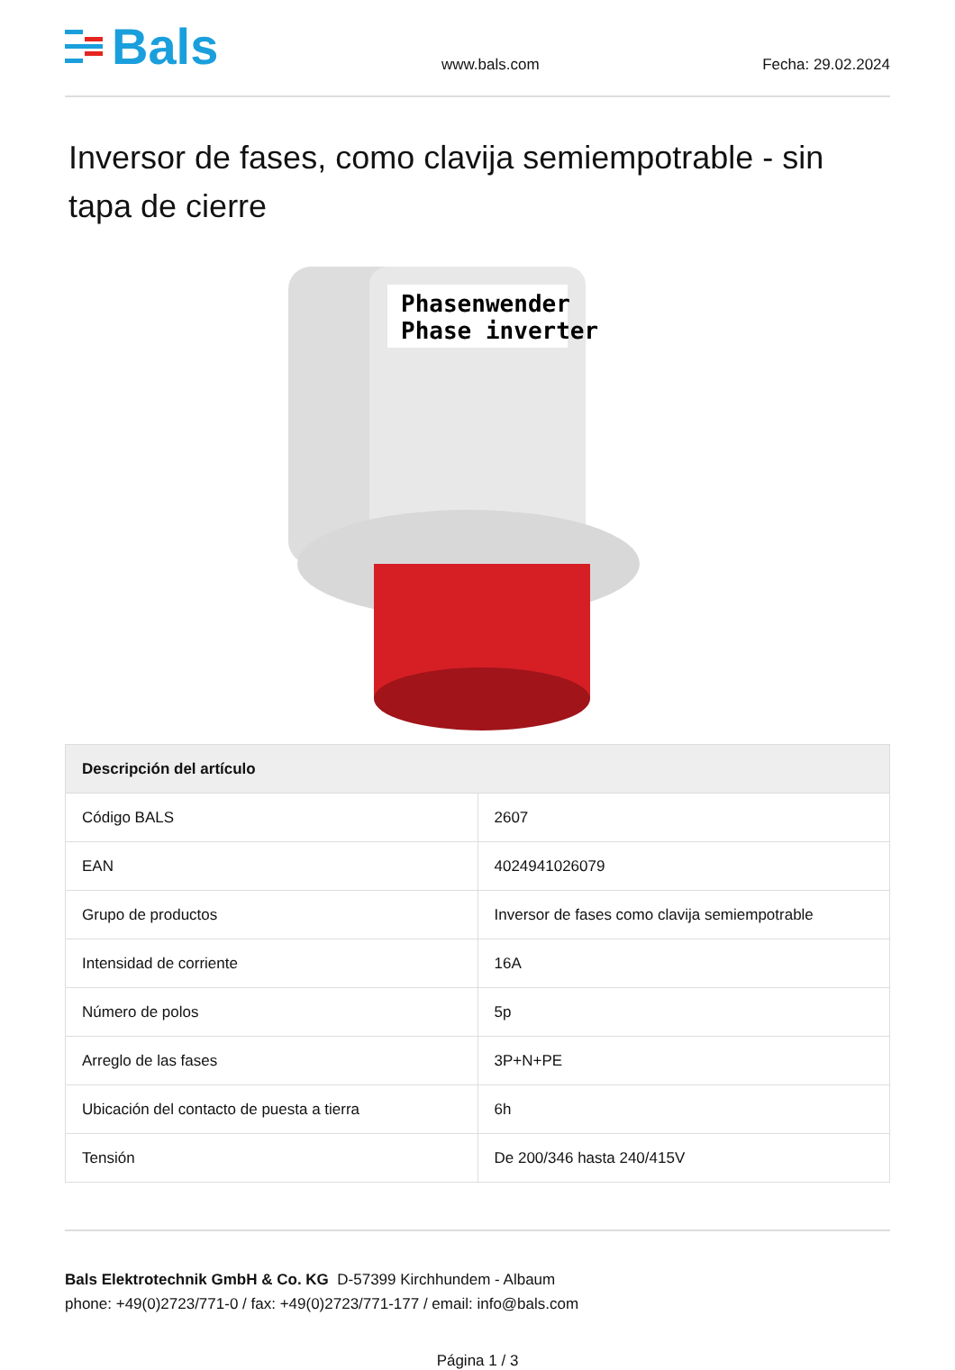Bals
www.bals.com
Fecha: 29.02.2024
Inversor de fases, como clavija semiempotrable - sin tapa de cierre
Phasenwender
Phase inverter
| Descripción del artículo | |
| --- | --- |
| Código BALS | 2607 |
| EAN | 4024941026079 |
| Grupo de productos | Inversor de fases como clavija semiempotrable |
| Intensidad de corriente | 16A |
| Número de polos | 5p |
| Arreglo de las fases | 3P+N+PE |
| Ubicación del contacto de puesta a tierra | 6h |
| Tensión | De 200/346 hasta 240/415V |
Bals Elektrotechnik GmbH & Co. KG D-57399 Kirchhundem - Albaum
phone: +49(0)2723/771-0 / fax: +49(0)2723/771-177 / email: info@bals.com
Página 1 / 3